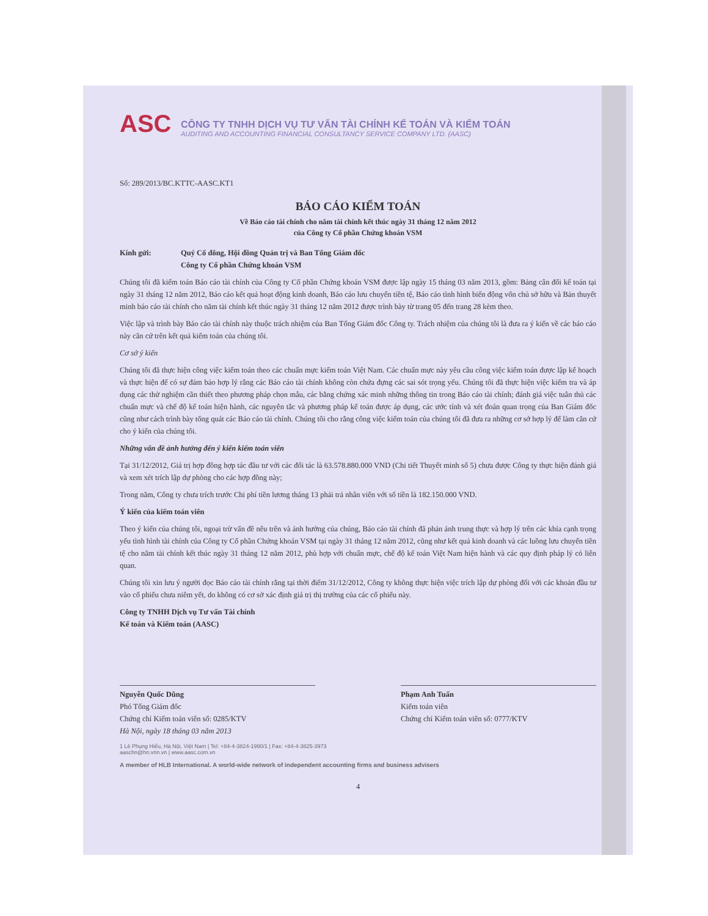ASC
CÔNG TY TNHH DỊCH VỤ TƯ VẤN TÀI CHÍNH KẾ TOÁN VÀ KIỂM TOÁN
AUDITING AND ACCOUNTING FINANCIAL CONSULTANCY SERVICE COMPANY LTD. (AASC)
Số: 289/2013/BC.KTTC-AASC.KT1
BÁO CÁO KIỂM TOÁN
Về Báo cáo tài chính cho năm tài chính kết thúc ngày 31 tháng 12 năm 2012
của Công ty Cổ phần Chứng khoán VSM
Kính gửi: Quý Cổ đông, Hội đồng Quản trị và Ban Tổng Giám đốc
Công ty Cổ phần Chứng khoán VSM
Chúng tôi đã kiểm toán Báo cáo tài chính của Công ty Cổ phần Chứng khoán VSM được lập ngày 15 tháng 03 năm 2013, gồm: Bảng cân đối kế toán tại ngày 31 tháng 12 năm 2012, Báo cáo kết quả hoạt động kinh doanh, Báo cáo lưu chuyển tiền tệ, Báo cáo tình hình biến động vốn chủ sở hữu và Bản thuyết minh báo cáo tài chính cho năm tài chính kết thúc ngày 31 tháng 12 năm 2012 được trình bày từ trang 05 đến trang 28 kèm theo.
Việc lập và trình bày Báo cáo tài chính này thuộc trách nhiệm của Ban Tổng Giám đốc Công ty. Trách nhiệm của chúng tôi là đưa ra ý kiến về các báo cáo này căn cứ trên kết quả kiểm toán của chúng tôi.
Cơ sở ý kiến
Chúng tôi đã thực hiện công việc kiểm toán theo các chuẩn mực kiểm toán Việt Nam. Các chuẩn mực này yêu cầu công việc kiểm toán được lập kế hoạch và thực hiện để có sự đảm bảo hợp lý rằng các Báo cáo tài chính không còn chứa đựng các sai sót trọng yếu. Chúng tôi đã thực hiện việc kiểm tra và áp dụng các thử nghiệm cần thiết theo phương pháp chọn mẫu, các bằng chứng xác minh những thông tin trong Báo cáo tài chính; đánh giá việc tuân thủ các chuẩn mực và chế độ kế toán hiện hành, các nguyên tắc và phương pháp kế toán được áp dụng, các ước tính và xét đoán quan trọng của Ban Giám đốc cũng như cách trình bày tổng quát các Báo cáo tài chính. Chúng tôi cho rằng công việc kiểm toán của chúng tôi đã đưa ra những cơ sở hợp lý để làm căn cứ cho ý kiến của chúng tôi.
Những vấn đề ảnh hưởng đến ý kiến kiểm toán viên
Tại 31/12/2012, Giá trị hợp đồng hợp tác đầu tư với các đối tác là 63.578.880.000 VND (Chi tiết Thuyết minh số 5) chưa được Công ty thực hiện đánh giá và xem xét trích lập dự phòng cho các hợp đồng này;
Trong năm, Công ty chưa trích trước Chi phí tiền lương tháng 13 phải trả nhân viên với số tiền là 182.150.000 VND.
Ý kiến của kiểm toán viên
Theo ý kiến của chúng tôi, ngoại trừ vấn đề nêu trên và ảnh hưởng của chúng, Báo cáo tài chính đã phản ánh trung thực và hợp lý trên các khía cạnh trọng yếu tình hình tài chính của Công ty Cổ phần Chứng khoán VSM tại ngày 31 tháng 12 năm 2012, cũng như kết quả kinh doanh và các luồng lưu chuyển tiền tệ cho năm tài chính kết thúc ngày 31 tháng 12 năm 2012, phù hợp với chuẩn mực, chế độ kế toán Việt Nam hiện hành và các quy định pháp lý có liên quan.
Chúng tôi xin lưu ý người đọc Báo cáo tài chính rằng tại thời điểm 31/12/2012, Công ty không thực hiện việc trích lập dự phòng đối với các khoản đầu tư vào cổ phiếu chưa niêm yết, do không có cơ sở xác định giá trị thị trường của các cổ phiếu này.
Công ty TNHH Dịch vụ Tư vấn Tài chính
Kế toán và Kiểm toán (AASC)
Nguyễn Quốc Dũng
Phó Tổng Giám đốc
Chứng chỉ Kiểm toán viên số: 0285/KTV
Hà Nội, ngày 18 tháng 03 năm 2013
Phạm Anh Tuấn
Kiểm toán viên
Chứng chỉ Kiểm toán viên số: 0777/KTV
1 Lê Phụng Hiểu, Hà Nội, Việt Nam | Tel: +84-4-3824-1990/1 | Fax: +84-4-3825-3973
aaschn@hn.vnn.vn | www.aasc.com.vn
A member of HLB International. A world-wide network of independent accounting firms and business advisers
4